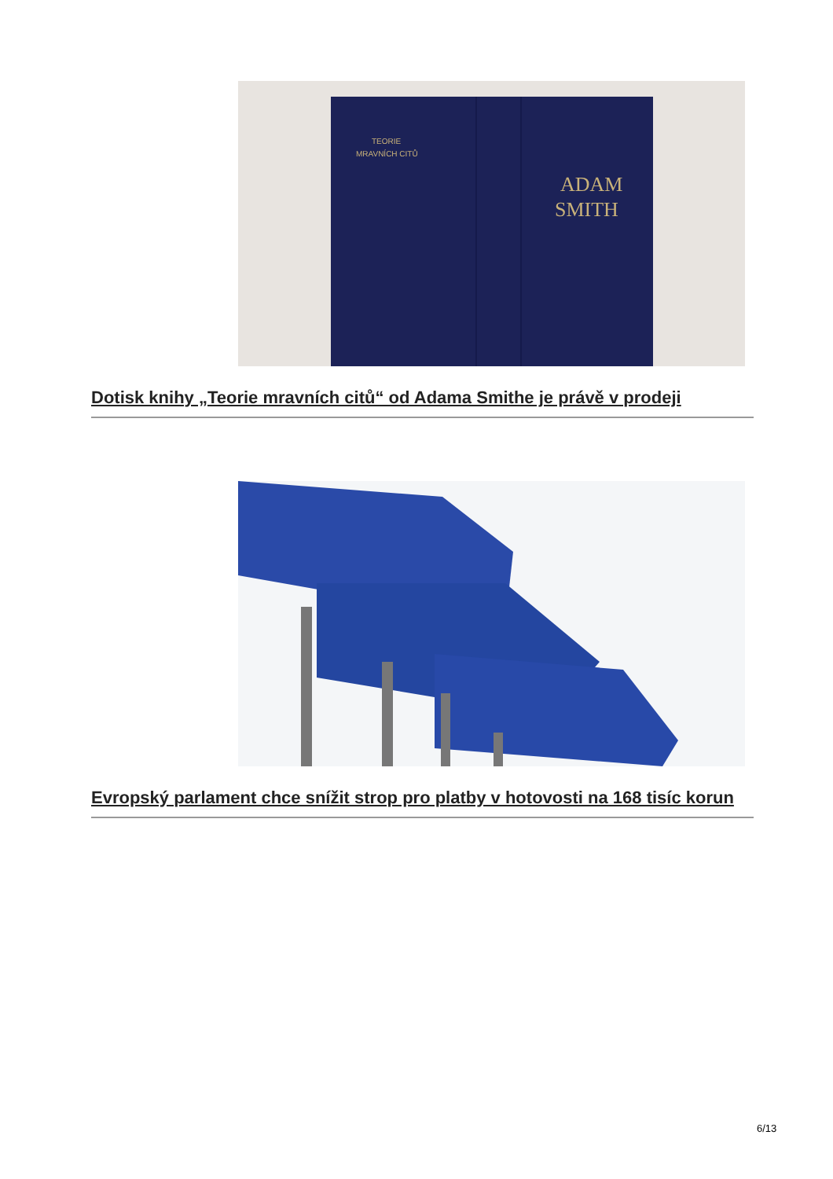ADAM
SMITH
TEORIE
MRAVNÍCH CITŮ
Dotisk knihy „Teorie mravních citů“ od Adama Smithe je právě v prodeji
Evropský parlament chce snížit strop pro platby v hotovosti na 168 tisíc korun
6/13